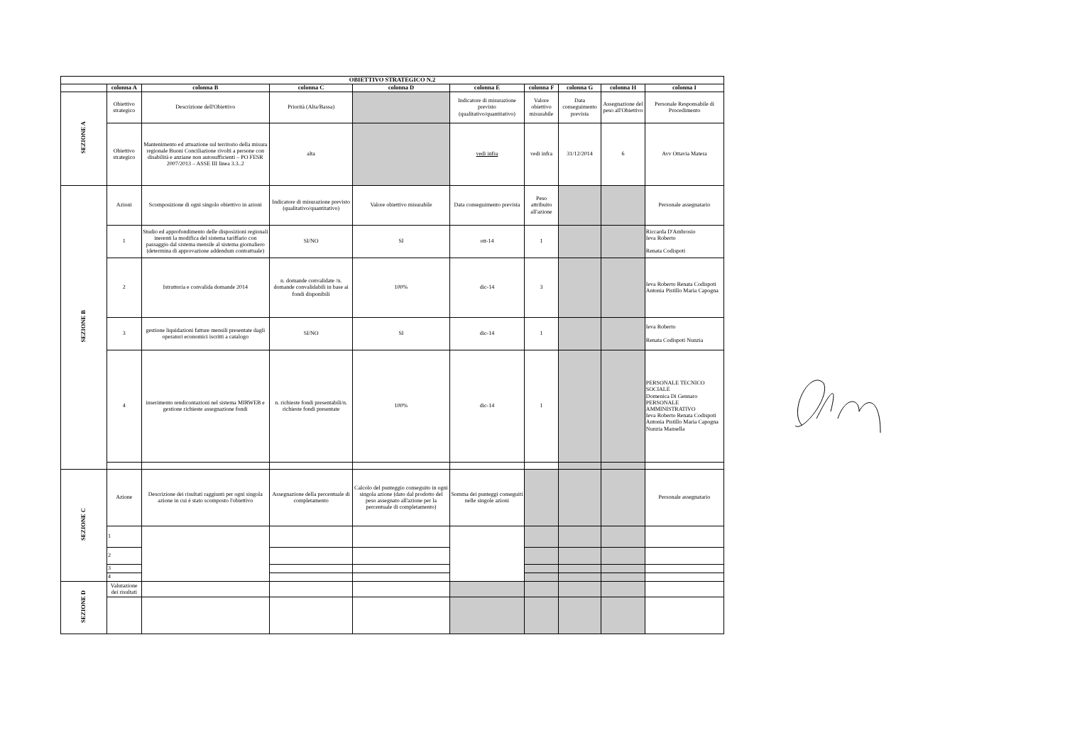| OBIETTIVO STRATEGICO N.2 | | | | | | | | | |
| --- | --- | --- | --- | --- | --- | --- | --- | --- | --- |
| | colonna A | colonna B | colonna C | colonna D | colonna E | colonna F | colonna G | colonna H | colonna I |
| SEZIONE A | Obiettivo strategico | Descrizione dell'Obiettivo | Priorità (Alta/Bassa) | | Indicatore di misurazione previsto (qualitativo/quantitativo) | Valore obiettivo misurabile | Data conseguimento prevista | Assegnazione del peso all'Obiettivo | Personale Responsabile di Procedimento |
| | Obiettivo strategico | Mantenimento ed attuazione sul territorio della misura regionale Buoni Conciliazione rivolti a persone con disabilità e anziane non autosufficienti – PO FESR 2007/2013 – ASSE III linea 3.3..2 | alta | | vedi infra | vedi infra | 31/12/2014 | 6 | Avv Ottavia Matera |
| SEZIONE B | Azioni | Scomposizione di ogni singolo obiettivo in azioni | Indicatore di misurazione previsto (qualitativo/quantitativo) | Valore obiettivo misurabile | Data conseguimento prevista | Peso attribuito all'azione | | | Personale assegnatario |
| | 1 | Studio ed approfondimento delle disposizioni regionali inerenti la modifica del sistema tariffario con passaggio dal sistema mensile al sistema giornaliero (determina di approvazione addendum contrattuale) | SI/NO | SI | ott-14 | 1 | | | Riccarda D'Ambrosio Ieva Roberto Renata Codispoti |
| | 2 | Istruttoria e convalida domande 2014 | n. domande convalidate /n. domande convalidabili in base ai fondi disponibili | 100% | dic-14 | 3 | | | Ieva Roberto Renata Codispoti Antonia Pistillo Maria Capogna |
| | 3 | gestione liquidazioni fatture mensili presentate dagli operatori economici iscritti a catalogo | SI/NO | SI | dic-14 | 1 | | | Ieva Roberto Renata Codispoti Nunzia |
| | 4 | inserimento rendicontazioni nel sistema MIRWEB e gestione richieste assegnazione fondi | n. richieste fondi presentabili/n. richieste fondi presentate | 100% | dic-14 | 1 | | | PERSONALE TECNICO SOCIALE Domenica Di Gennaro PERSONALE AMMINISTRATIVO Ieva Roberto Renata Codispoti Antonia Pistillo Maria Capogna Nunzia Mansella |
| SEZIONE C | Azione | Descrizione dei risultati raggiunti per ogni singola azione in cui è stato scomposto l'obiettivo | Assegnazione della percentuale di completamento | Calcolo del punteggio conseguito in ogni singola azione (dato dal prodotto del peso assegnato all'azione per la percentuale di completamento) | Somma dei punteggi conseguiti nelle singole azioni | | | | Personale assegnatario |
| | 1 | | | | | | | | |
| | 2 | | | | | | | | |
| | 3 | | | | | | | | |
| | 4 | | | | | | | | |
| SEZIONE D | Valutazione dei risultati | | | | | | | | |